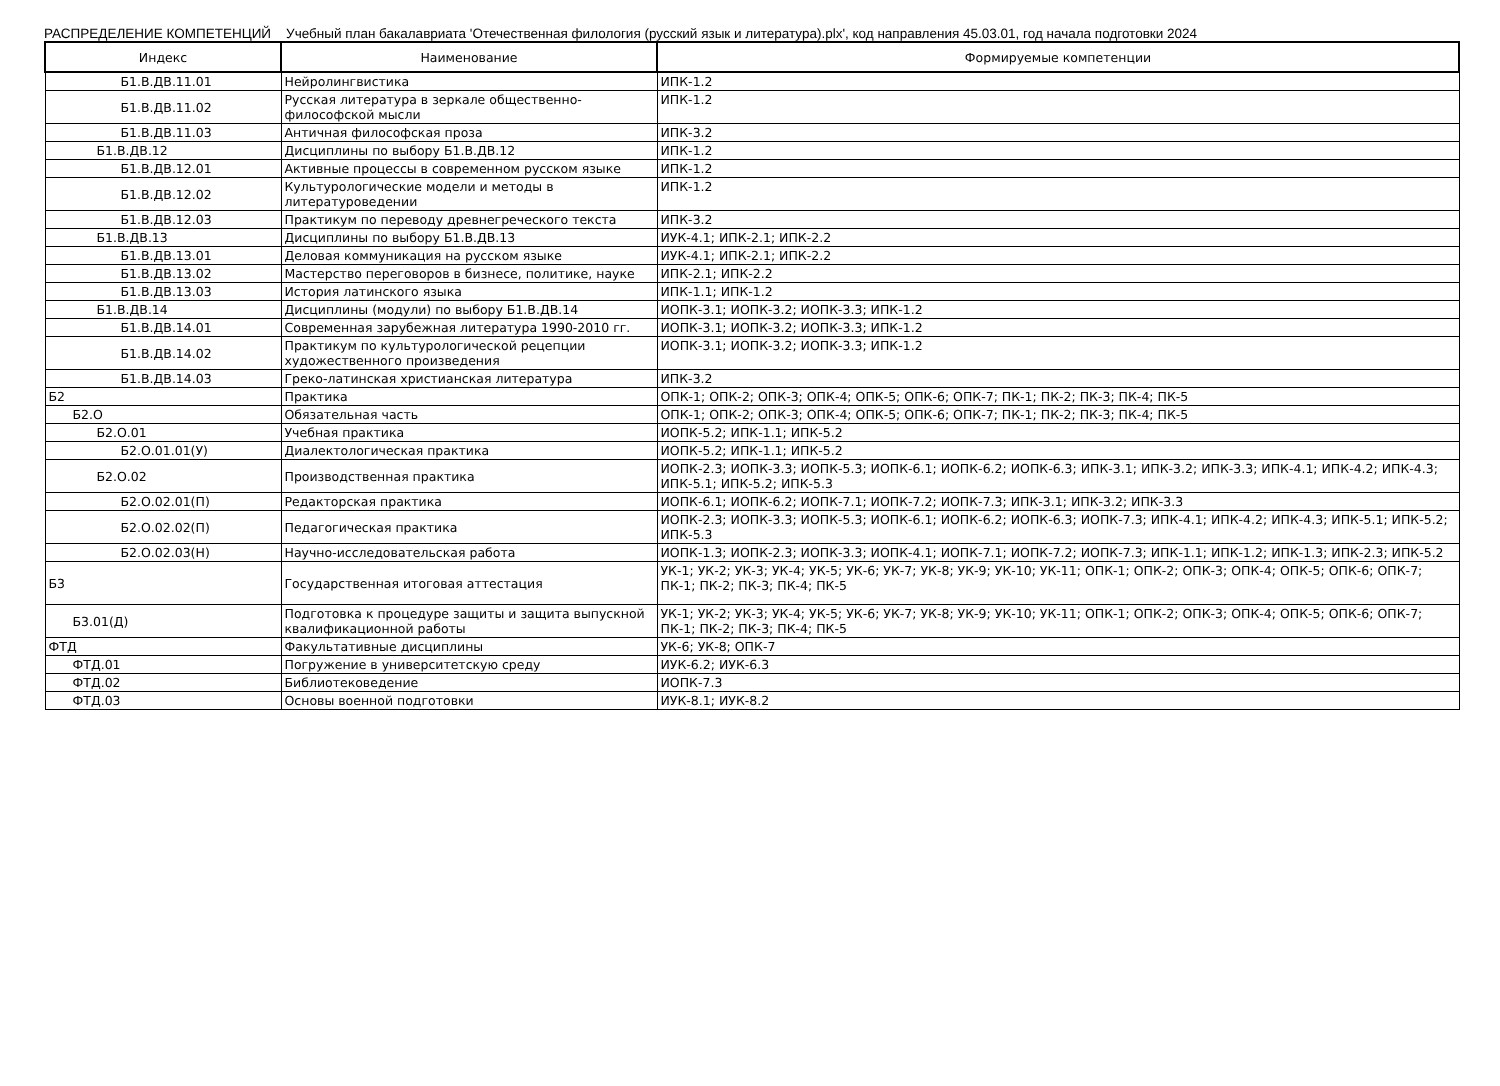РАСПРЕДЕЛЕНИЕ КОМПЕТЕНЦИЙ Учебный план бакалавриата 'Отечественная филология (русский язык и литература).plx', код направления 45.03.01, год начала подготовки 2024
| Индекс | Наименование | Формируемые компетенции |
| --- | --- | --- |
| Б1.В.ДВ.11.01 | Нейролингвистика | ИПК-1.2 |
| Б1.В.ДВ.11.02 | Русская литература в зеркале общественно-философской мысли | ИПК-1.2 |
| Б1.В.ДВ.11.03 | Античная философская проза | ИПК-3.2 |
| Б1.В.ДВ.12 | Дисциплины по выбору Б1.В.ДВ.12 | ИПК-1.2 |
| Б1.В.ДВ.12.01 | Активные процессы в современном русском языке | ИПК-1.2 |
| Б1.В.ДВ.12.02 | Культурологические модели и методы в литературоведении | ИПК-1.2 |
| Б1.В.ДВ.12.03 | Практикум по переводу древнегреческого текста | ИПК-3.2 |
| Б1.В.ДВ.13 | Дисциплины по выбору Б1.В.ДВ.13 | ИУК-4.1; ИПК-2.1; ИПК-2.2 |
| Б1.В.ДВ.13.01 | Деловая коммуникация на русском языке | ИУК-4.1; ИПК-2.1; ИПК-2.2 |
| Б1.В.ДВ.13.02 | Мастерство переговоров в бизнесе, политике, науке | ИПК-2.1; ИПК-2.2 |
| Б1.В.ДВ.13.03 | История латинского языка | ИПК-1.1; ИПК-1.2 |
| Б1.В.ДВ.14 | Дисциплины (модули) по выбору Б1.В.ДВ.14 | ИОПК-3.1; ИОПК-3.2; ИОПК-3.3; ИПК-1.2 |
| Б1.В.ДВ.14.01 | Современная зарубежная литература 1990-2010 гг. | ИОПК-3.1; ИОПК-3.2; ИОПК-3.3; ИПК-1.2 |
| Б1.В.ДВ.14.02 | Практикум по культурологической рецепции художественного произведения | ИОПК-3.1; ИОПК-3.2; ИОПК-3.3; ИПК-1.2 |
| Б1.В.ДВ.14.03 | Греко-латинская христианская литература | ИПК-3.2 |
| Б2 | Практика | ОПК-1; ОПК-2; ОПК-3; ОПК-4; ОПК-5; ОПК-6; ОПК-7; ПК-1; ПК-2; ПК-3; ПК-4; ПК-5 |
| Б2.О | Обязательная часть | ОПК-1; ОПК-2; ОПК-3; ОПК-4; ОПК-5; ОПК-6; ОПК-7; ПК-1; ПК-2; ПК-3; ПК-4; ПК-5 |
| Б2.О.01 | Учебная практика | ИОПК-5.2; ИПК-1.1; ИПК-5.2 |
| Б2.О.01.01(У) | Диалектологическая практика | ИОПК-5.2; ИПК-1.1; ИПК-5.2 |
| Б2.О.02 | Производственная практика | ИОПК-2.3; ИОПК-3.3; ИОПК-5.3; ИОПК-6.1; ИОПК-6.2; ИОПК-6.3; ИПК-3.1; ИПК-3.2; ИПК-3.3; ИПК-4.1; ИПК-4.2; ИПК-4.3; ИПК-5.1; ИПК-5.2; ИПК-5.3 |
| Б2.О.02.01(П) | Редакторская практика | ИОПК-6.1; ИОПК-6.2; ИОПК-7.1; ИОПК-7.2; ИОПК-7.3; ИПК-3.1; ИПК-3.2; ИПК-3.3 |
| Б2.О.02.02(П) | Педагогическая практика | ИОПК-2.3; ИОПК-3.3; ИОПК-5.3; ИОПК-6.1; ИОПК-6.2; ИОПК-6.3; ИОПК-7.3; ИПК-4.1; ИПК-4.2; ИПК-4.3; ИПК-5.1; ИПК-5.2; ИПК-5.3 |
| Б2.О.02.03(Н) | Научно-исследовательская работа | ИОПК-1.3; ИОПК-2.3; ИОПК-3.3; ИОПК-4.1; ИОПК-7.1; ИОПК-7.2; ИОПК-7.3; ИПК-1.1; ИПК-1.2; ИПК-1.3; ИПК-2.3; ИПК-5.2 |
| Б3 | Государственная итоговая аттестация | УК-1; УК-2; УК-3; УК-4; УК-5; УК-6; УК-7; УК-8; УК-9; УК-10; УК-11; ОПК-1; ОПК-2; ОПК-3; ОПК-4; ОПК-5; ОПК-6; ОПК-7; ПК-1; ПК-2; ПК-3; ПК-4; ПК-5 |
| Б3.01(Д) | Подготовка к процедуре защиты и защита выпускной квалификационной работы | УК-1; УК-2; УК-3; УК-4; УК-5; УК-6; УК-7; УК-8; УК-9; УК-10; УК-11; ОПК-1; ОПК-2; ОПК-3; ОПК-4; ОПК-5; ОПК-6; ОПК-7; ПК-1; ПК-2; ПК-3; ПК-4; ПК-5 |
| ФТД | Факультативные дисциплины | УК-6; УК-8; ОПК-7 |
| ФТД.01 | Погружение в университетскую среду | ИУК-6.2; ИУК-6.3 |
| ФТД.02 | Библиотековедение | ИОПК-7.3 |
| ФТД.03 | Основы военной подготовки | ИУК-8.1; ИУК-8.2 |